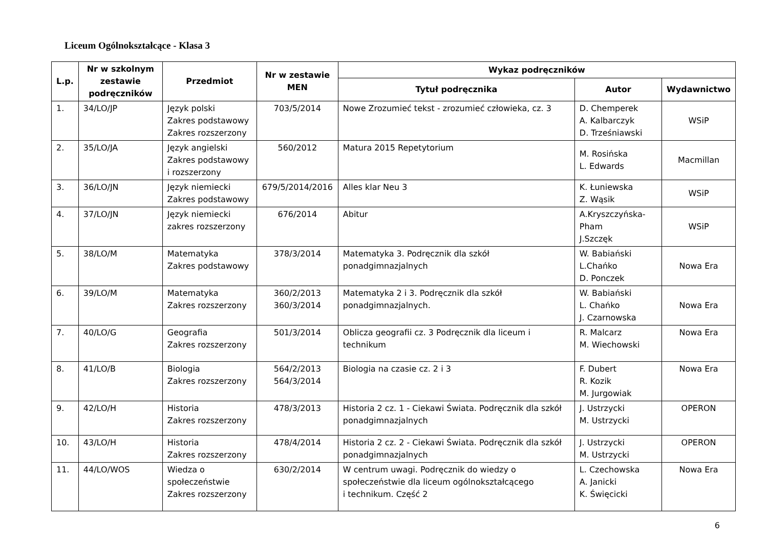Liceum Ogólnokształcące - Klasa 3
| L.p. | Nr w szkolnym zestawie podręczników | Przedmiot | Nr w zestawie MEN | Wykaz podręczników | | |
| --- | --- | --- | --- | --- | --- | --- |
| | | | | Tytuł podręcznika | Autor | Wydawnictwo |
| 1. | 34/LO/JP | Język polski Zakres podstawowy Zakres rozszerzony | 703/5/2014 | Nowe Zrozumieć tekst - zrozumieć człowieka, cz. 3 | D. Chemperek A. Kalbarczyk D. Trześniawski | WSiP |
| 2. | 35/LO/JA | Język angielski Zakres podstawowy i rozszerzony | 560/2012 | Matura 2015 Repetytorium | M. Rosińska L. Edwards | Macmillan |
| 3. | 36/LO/JN | Język niemiecki Zakres podstawowy | 679/5/2014/2016 | Alles klar Neu 3 | K. Łuniewska Z. Wąsik | WSiP |
| 4. | 37/LO/JN | Język niemiecki zakres rozszerzony | 676/2014 | Abitur | A.Kryszczyńska-Pham J.Szczęk | WSiP |
| 5. | 38/LO/M | Matematyka Zakres podstawowy | 378/3/2014 | Matematyka 3. Podręcznik dla szkół ponadgimnazjalnych | W. Babiański L.Chańko D. Ponczek | Nowa Era |
| 6. | 39/LO/M | Matematyka Zakres rozszerzony | 360/2/2013 360/3/2014 | Matematyka 2 i 3. Podręcznik dla szkół ponadgimnazjalnych. | W. Babiański L. Chańko J. Czarnowska | Nowa Era |
| 7. | 40/LO/G | Geografia Zakres rozszerzony | 501/3/2014 | Oblicza geografii cz. 3 Podręcznik dla liceum i technikum | R. Malcarz M. Wiechowski | Nowa Era |
| 8. | 41/LO/B | Biologia Zakres rozszerzony | 564/2/2013 564/3/2014 | Biologia na czasie cz. 2 i 3 | F. Dubert R. Kozik M. Jurgowiak | Nowa Era |
| 9. | 42/LO/H | Historia Zakres rozszerzony | 478/3/2013 | Historia 2 cz. 1 - Ciekawi Świata. Podręcznik dla szkół ponadgimnazjalnych | J. Ustrzycki M. Ustrzycki | OPERON |
| 10. | 43/LO/H | Historia Zakres rozszerzony | 478/4/2014 | Historia 2 cz. 2 - Ciekawi Świata. Podręcznik dla szkół ponadgimnazjalnych | J. Ustrzycki M. Ustrzycki | OPERON |
| 11. | 44/LO/WOS | Wiedza o społeczeństwie Zakres rozszerzony | 630/2/2014 | W centrum uwagi. Podręcznik do wiedzy o społeczeństwie dla liceum ogólnokształcącego i technikum. Część 2 | L. Czechowska A. Janicki K. Święcicki | Nowa Era |
6